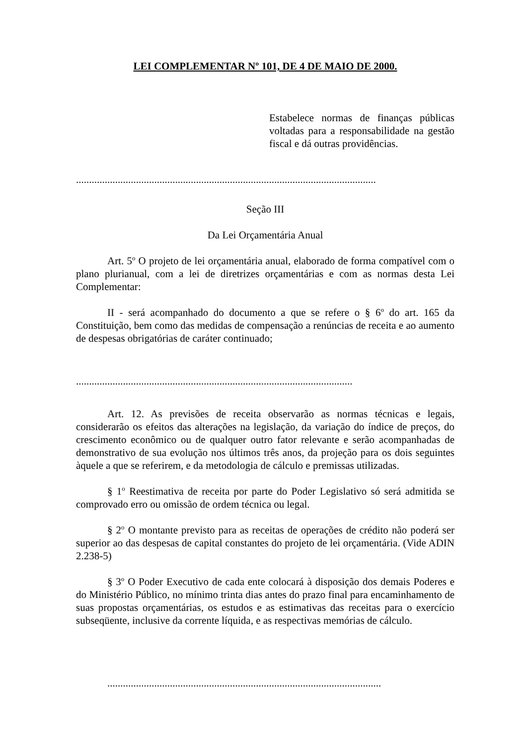LEI COMPLEMENTAR Nº 101, DE 4 DE MAIO DE 2000.
Estabelece normas de finanças públicas voltadas para a responsabilidade na gestão fiscal e dá outras providências.
...................................................................................................................
Seção III
Da Lei Orçamentária Anual
Art. 5<sup>o</sup> O projeto de lei orçamentária anual, elaborado de forma compatível com o plano plurianual, com a lei de diretrizes orçamentárias e com as normas desta Lei Complementar:
II - será acompanhado do documento a que se refere o § 6<sup>o</sup> do art. 165 da Constituição, bem como das medidas de compensação a renúncias de receita e ao aumento de despesas obrigatórias de caráter continuado;
..........................................................................................................
Art. 12. As previsões de receita observarão as normas técnicas e legais, considerarão os efeitos das alterações na legislação, da variação do índice de preços, do crescimento econômico ou de qualquer outro fator relevante e serão acompanhadas de demonstrativo de sua evolução nos últimos três anos, da projeção para os dois seguintes àquele a que se referirem, e da metodologia de cálculo e premissas utilizadas.
§ 1<sup>o</sup> Reestimativa de receita por parte do Poder Legislativo só será admitida se comprovado erro ou omissão de ordem técnica ou legal.
§ 2<sup>o</sup> O montante previsto para as receitas de operações de crédito não poderá ser superior ao das despesas de capital constantes do projeto de lei orçamentária. (Vide ADIN 2.238-5)
§ 3<sup>o</sup> O Poder Executivo de cada ente colocará à disposição dos demais Poderes e do Ministério Público, no mínimo trinta dias antes do prazo final para encaminhamento de suas propostas orçamentárias, os estudos e as estimativas das receitas para o exercício subseqüente, inclusive da corrente líquida, e as respectivas memórias de cálculo.
.........................................................................................................